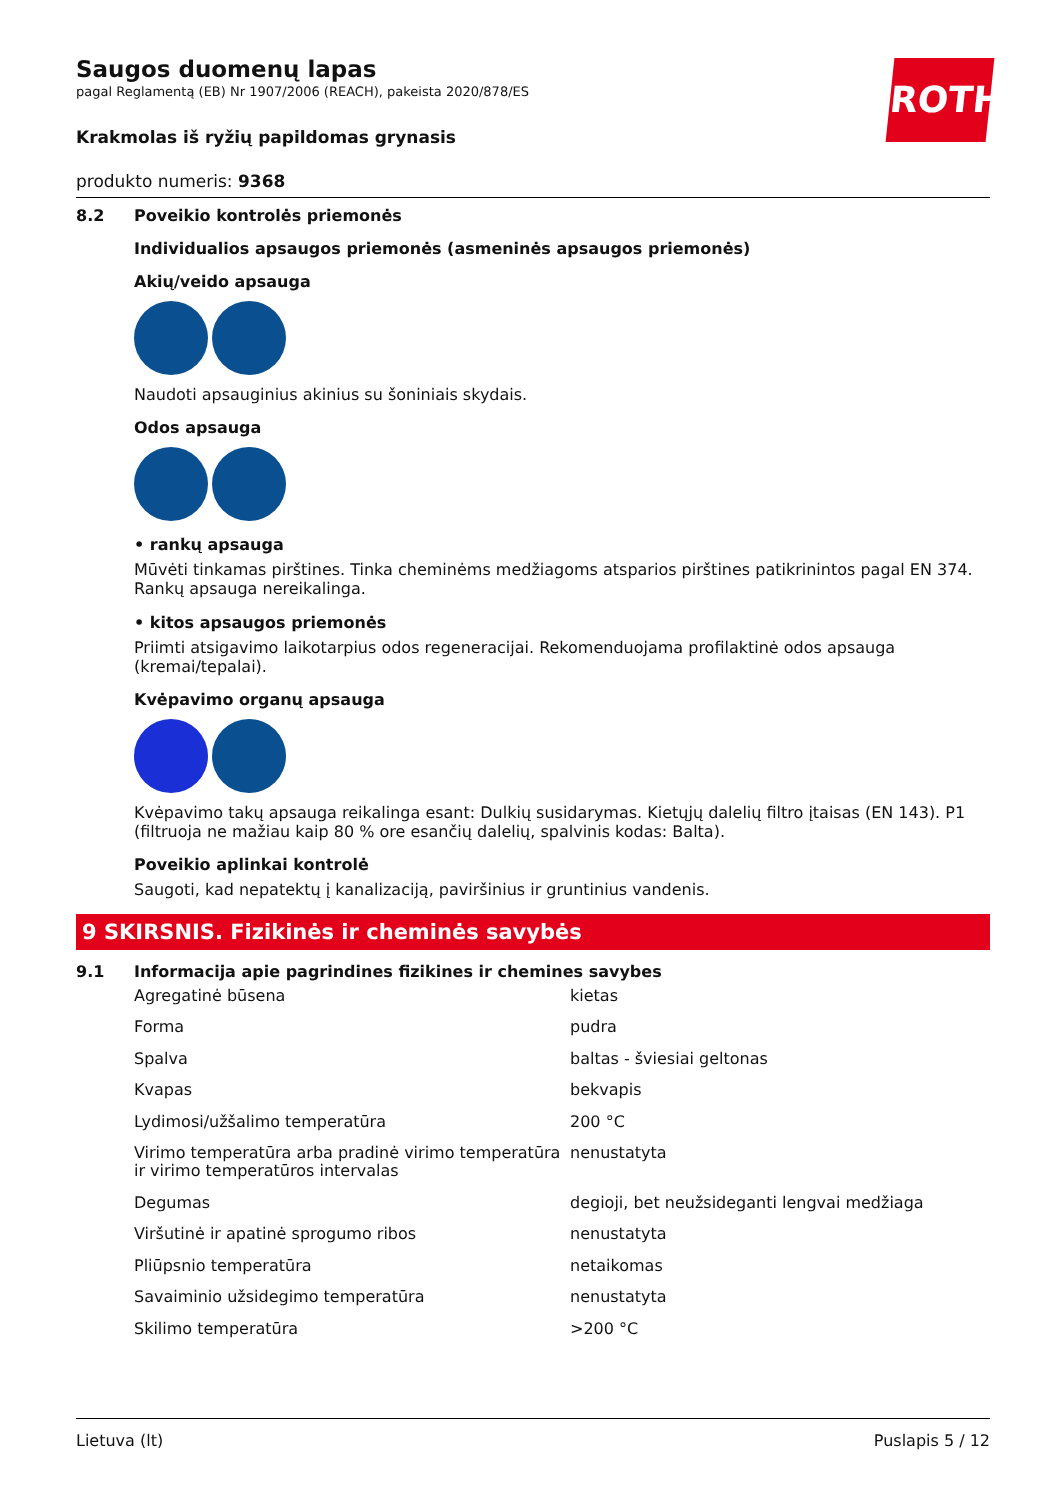ROTH
Saugos duomenų lapas
pagal Reglamentą (EB) Nr 1907/2006 (REACH), pakeista 2020/878/ES
Krakmolas iš ryžių papildomas grynasis
produkto numeris: 9368
8.2 Poveikio kontrolės priemonės
Individualios apsaugos priemonės (asmeninės apsaugos priemonės)
Akių/veido apsauga
Naudoti apsauginius akinius su šoniniais skydais.
Odos apsauga
• rankų apsauga
Mūvėti tinkamas pirštines. Tinka cheminėms medžiagoms atsparios pirštines patikrinintos pagal EN 374. Rankų apsauga nereikalinga.
• kitos apsaugos priemonės
Priimti atsigavimo laikotarpius odos regeneracijai. Rekomenduojama profilaktinė odos apsauga (kremai/tepalai).
Kvėpavimo organų apsauga
Kvėpavimo takų apsauga reikalinga esant: Dulkių susidarymas. Kietųjų dalelių filtro įtaisas (EN 143). P1 (filtruoja ne mažiau kaip 80 % ore esančių dalelių, spalvinis kodas: Balta).
Poveikio aplinkai kontrolė
Saugoti, kad nepatektų į kanalizaciją, paviršinius ir gruntinius vandenis.
9 SKIRSNIS. Fizikinės ir cheminės savybės
9.1 Informacija apie pagrindines fizikines ir chemines savybes
| Agregatinė būsena | kietas |
| Forma | pudra |
| Spalva | baltas - šviesiai geltonas |
| Kvapas | bekvapis |
| Lydimosi/užšalimo temperatūra | 200 °C |
| Virimo temperatūra arba pradinė virimo temperatūra ir virimo temperatūros intervalas | nenustatyta |
| Degumas | degioji, bet neužsideganti lengvai medžiaga |
| Viršutinė ir apatinė sprogumo ribos | nenustatyta |
| Pliūpsnio temperatūra | netaikomas |
| Savaiminio užsidegimo temperatūra | nenustatyta |
| Skilimo temperatūra | >200 °C |
Lietuva (lt) Puslapis 5 / 12